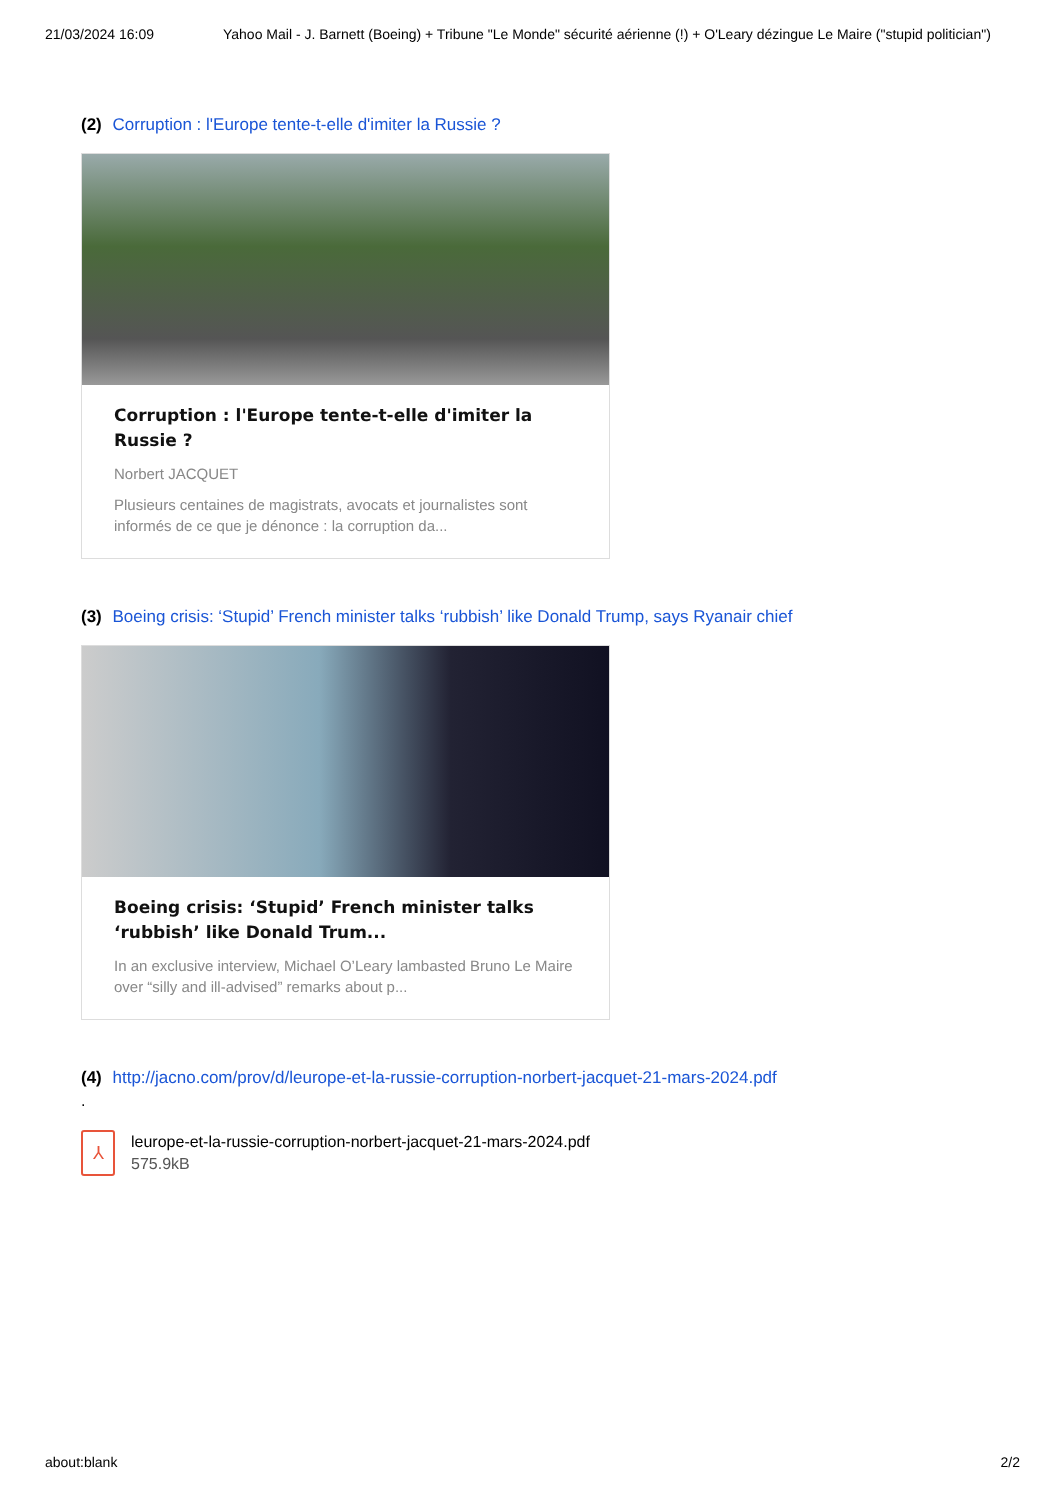21/03/2024 16:09 Yahoo Mail - J. Barnett (Boeing) + Tribune "Le Monde" sécurité aérienne (!) + O'Leary dézingue Le Maire ("stupid politician")
(2) Corruption : l'Europe tente-t-elle d'imiter la Russie ?
Corruption : l'Europe tente-t-elle d'imiter la Russie ?
Norbert JACQUET
Plusieurs centaines de magistrats, avocats et journalistes sont informés de ce que je dénonce : la corruption da...
(3) Boeing crisis: ‘Stupid’ French minister talks ‘rubbish’ like Donald Trump, says Ryanair chief
Boeing crisis: ‘Stupid’ French minister talks ‘rubbish’ like Donald Trum...
In an exclusive interview, Michael O’Leary lambasted Bruno Le Maire over “silly and ill-advised” remarks about p...
(4) http://jacno.com/prov/d/leurope-et-la-russie-corruption-norbert-jacquet-21-mars-2024.pdf
.
⅄
leurope-et-la-russie-corruption-norbert-jacquet-21-mars-2024.pdf
575.9kB
about:blank 2/2